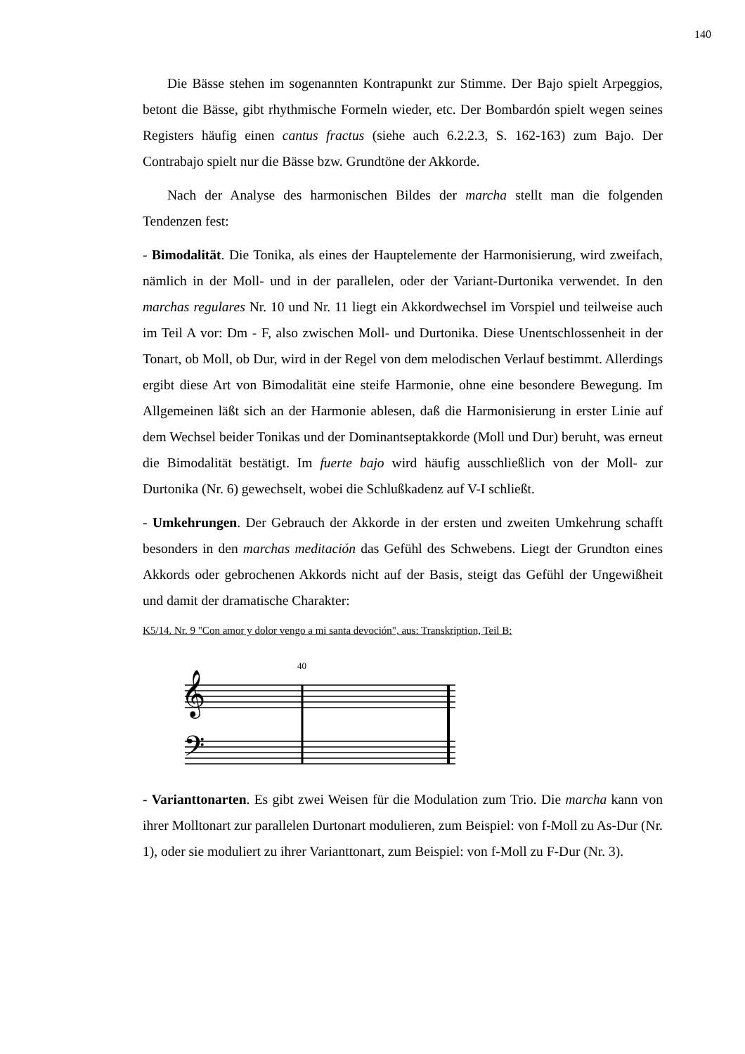140
Die Bässe stehen im sogenannten Kontrapunkt zur Stimme. Der Bajo spielt Arpeggios, betont die Bässe, gibt rhythmische Formeln wieder, etc. Der Bombardón spielt wegen seines Registers häufig einen cantus fractus (siehe auch 6.2.2.3, S. 162-163) zum Bajo. Der Contrabajo spielt nur die Bässe bzw. Grundtöne der Akkorde.
Nach der Analyse des harmonischen Bildes der marcha stellt man die folgenden Tendenzen fest:
- Bimodalität. Die Tonika, als eines der Hauptelemente der Harmonisierung, wird zweifach, nämlich in der Moll- und in der parallelen, oder der Variant-Durtonika verwendet. In den marchas regulares Nr. 10 und Nr. 11 liegt ein Akkordwechsel im Vorspiel und teilweise auch im Teil A vor: Dm - F, also zwischen Moll- und Durtonika. Diese Unentschlossenheit in der Tonart, ob Moll, ob Dur, wird in der Regel von dem melodischen Verlauf bestimmt. Allerdings ergibt diese Art von Bimodalität eine steife Harmonie, ohne eine besondere Bewegung. Im Allgemeinen läßt sich an der Harmonie ablesen, daß die Harmonisierung in erster Linie auf dem Wechsel beider Tonikas und der Dominantseptakkorde (Moll und Dur) beruht, was erneut die Bimodalität bestätigt. Im fuerte bajo wird häufig ausschließlich von der Moll- zur Durtonika (Nr. 6) gewechselt, wobei die Schlußkadenz auf V-I schließt.
- Umkehrungen. Der Gebrauch der Akkorde in der ersten und zweiten Umkehrung schafft besonders in den marchas meditación das Gefühl des Schwebens. Liegt der Grundton eines Akkords oder gebrochenen Akkords nicht auf der Basis, steigt das Gefühl der Ungewißheit und damit der dramatische Charakter:
K5/14. Nr. 9 "Con amor y dolor vengo a mi santa devoción", aus: Transkription, Teil B:
𝄞
𝄢
40
- Varianttonarten. Es gibt zwei Weisen für die Modulation zum Trio. Die marcha kann von ihrer Molltonart zur parallelen Durtonart modulieren, zum Beispiel: von f-Moll zu As-Dur (Nr. 1), oder sie moduliert zu ihrer Varianttonart, zum Beispiel: von f-Moll zu F-Dur (Nr. 3).